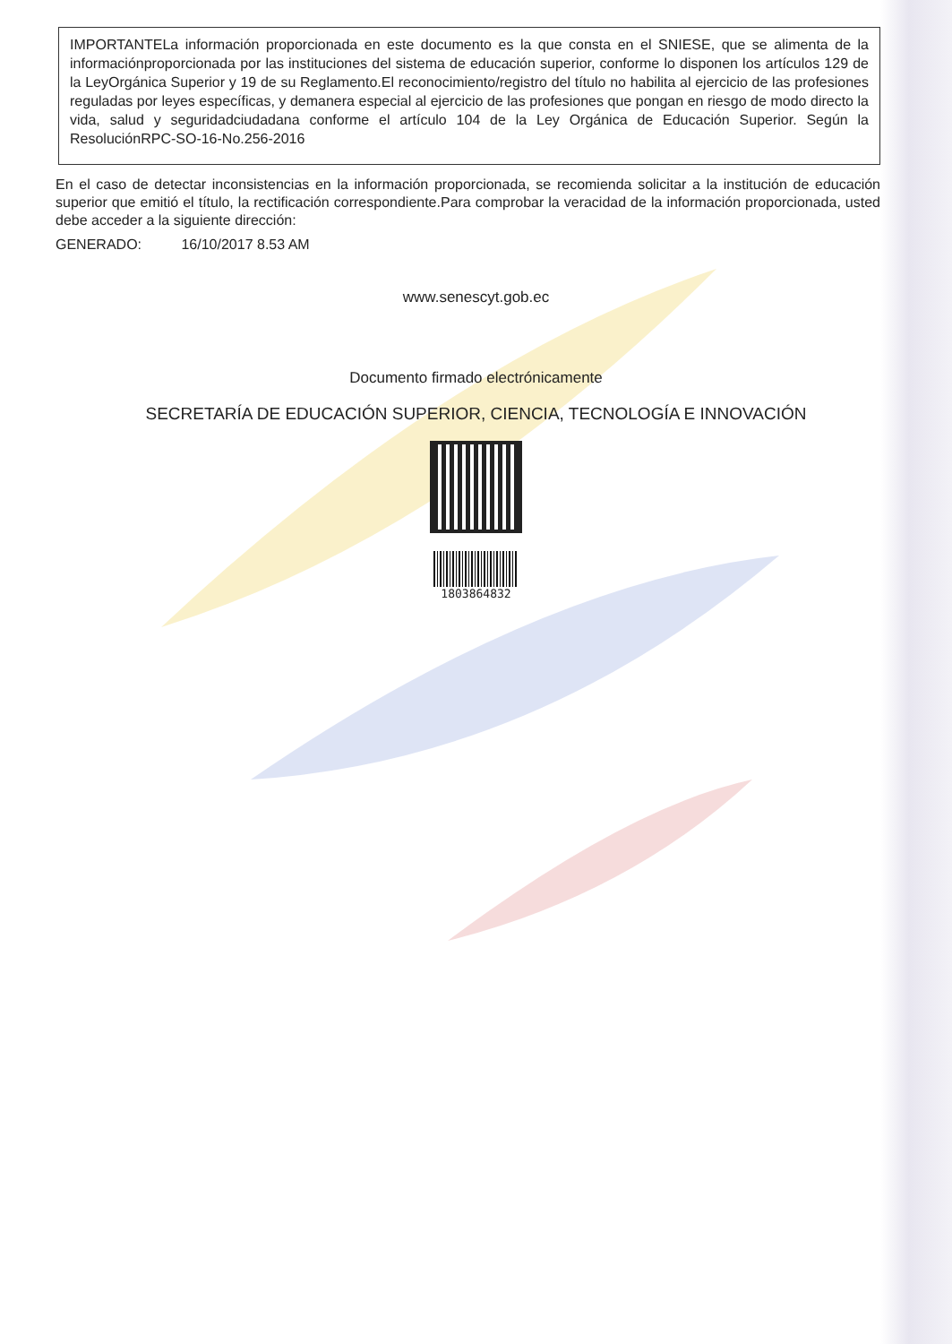IMPORTANTELa información proporcionada en este documento es la que consta en el SNIESE, que se alimenta de la informaciónproporcionada por las instituciones del sistema de educación superior, conforme lo disponen los artículos 129 de la LeyOrgánica Superior y 19 de su Reglamento.El reconocimiento/registro del título no habilita al ejercicio de las profesiones reguladas por leyes específicas, y demanera especial al ejercicio de las profesiones que pongan en riesgo de modo directo la vida, salud y seguridadciudadana conforme el artículo 104 de la Ley Orgánica de Educación Superior. Según la ResoluciónRPC-SO-16-No.256-2016
En el caso de detectar inconsistencias en la información proporcionada, se recomienda solicitar a la institución de educación superior que emitió el título, la rectificación correspondiente.Para comprobar la veracidad de la información proporcionada, usted debe acceder a la siguiente dirección:
GENERADO: 16/10/2017 8.53 AM
www.senescyt.gob.ec
Documento firmado electrónicamente
SECRETARÍA DE EDUCACIÓN SUPERIOR, CIENCIA, TECNOLOGÍA E INNOVACIÓN
1803864832